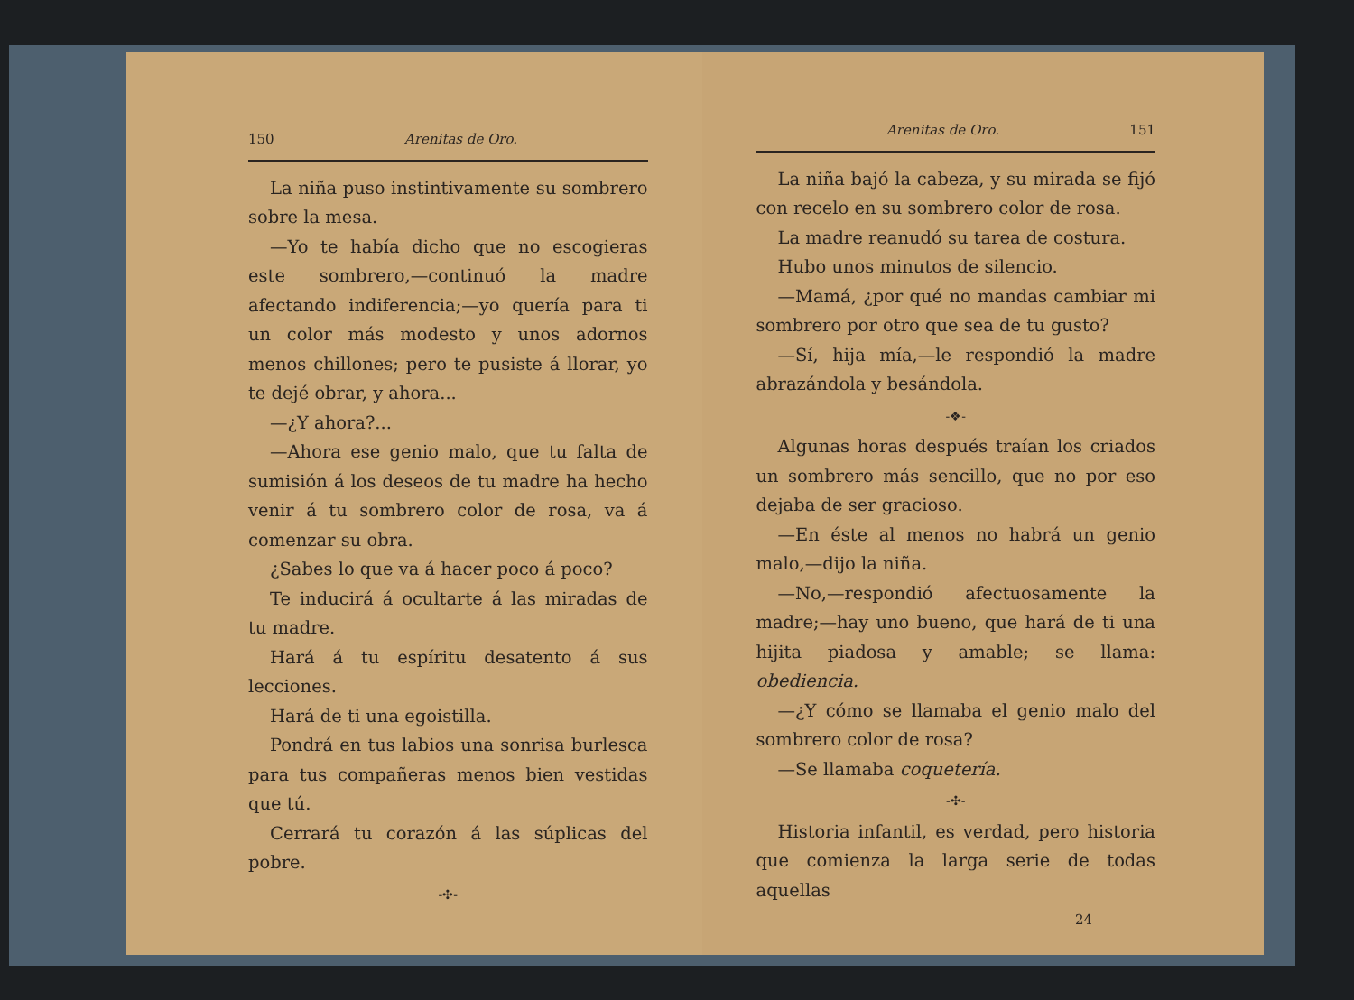150 Arenitas de Oro.
La niña puso instintivamente su sombrero sobre la mesa.
—Yo te había dicho que no escogieras este sombrero,—continuó la madre afectando indiferencia;—yo quería para ti un color más modesto y unos adornos menos chillones; pero te pusiste á llorar, yo te dejé obrar, y ahora...
—¿Y ahora?...
—Ahora ese genio malo, que tu falta de sumisión á los deseos de tu madre ha hecho venir á tu sombrero color de rosa, va á comenzar su obra.
¿Sabes lo que va á hacer poco á poco?
Te inducirá á ocultarte á las miradas de tu madre.
Hará á tu espíritu desatento á sus lecciones.
Hará de ti una egoistilla.
Pondrá en tus labios una sonrisa burlesca para tus compañeras menos bien vestidas que tú.
Cerrará tu corazón á las súplicas del pobre.
-✣-
Arenitas de Oro. 151
La niña bajó la cabeza, y su mirada se fijó con recelo en su sombrero color de rosa.
La madre reanudó su tarea de costura.
Hubo unos minutos de silencio.
—Mamá, ¿por qué no mandas cambiar mi sombrero por otro que sea de tu gusto?
—Sí, hija mía,—le respondió la madre abrazándola y besándola.
-❖-
Algunas horas después traían los criados un sombrero más sencillo, que no por eso dejaba de ser gracioso.
—En éste al menos no habrá un genio malo,—dijo la niña.
—No,—respondió afectuosamente la madre;—hay uno bueno, que hará de ti una hijita piadosa y amable; se llama: obediencia.
—¿Y cómo se llamaba el genio malo del sombrero color de rosa?
—Se llamaba coquetería.
-✣-
Historia infantil, es verdad, pero historia que comienza la larga serie de todas aquellas
24